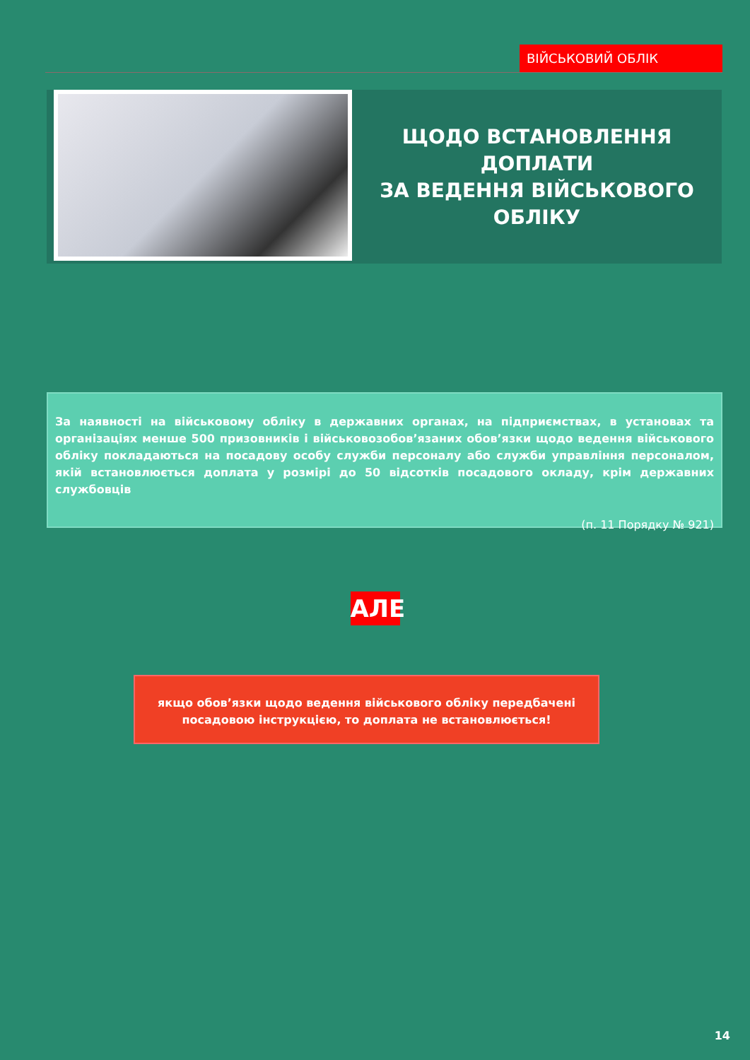ВІЙСЬКОВИЙ ОБЛІК
ЩОДО ВСТАНОВЛЕННЯ ДОПЛАТИ
ЗА ВЕДЕННЯ ВІЙСЬКОВОГО
ОБЛІКУ
За наявності на військовому обліку в державних органах, на підприємствах, в установах та організаціях менше 500 призовників і військовозобов’язаних обов’язки щодо ведення військового обліку покладаються на посадову особу служби персоналу або служби управління персоналом, якій встановлюється доплата у розмірі до 50 відсотків посадового окладу, крім державних службовців
(п. 11 Порядку № 921)
АЛЕ
якщо обов’язки щодо ведення військового обліку передбачені
посадовою інструкцією, то доплата не встановлюється!
14